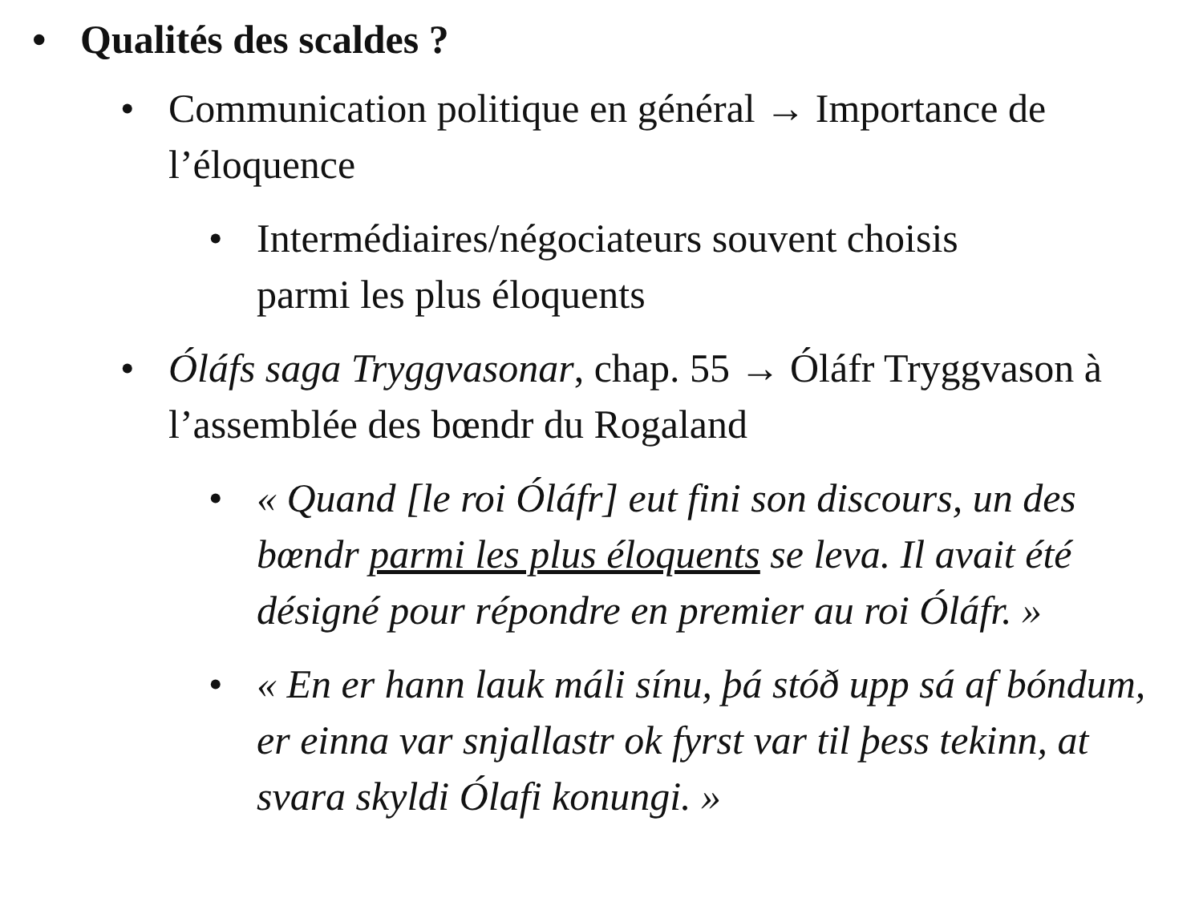• Qualités des scaldes ?
• Communication politique en général → Importance de l’éloquence
• Intermédiaires/négociateurs souvent choisis
parmi les plus éloquents
• Óláfs saga Tryggvasonar, chap. 55 → Óláfr Tryggvason à l’assemblée des bœndr du Rogaland
• « Quand [le roi Óláfr] eut fini son discours, un des bœndr parmi les plus éloquents se leva. Il avait été désigné pour répondre en premier au roi Óláfr. »
• « En er hann lauk máli sínu, þá stóð upp sá af bóndum, er einna var snjallastr ok fyrst var til þess tekinn, at svara skyldi Ólafi konungi. »